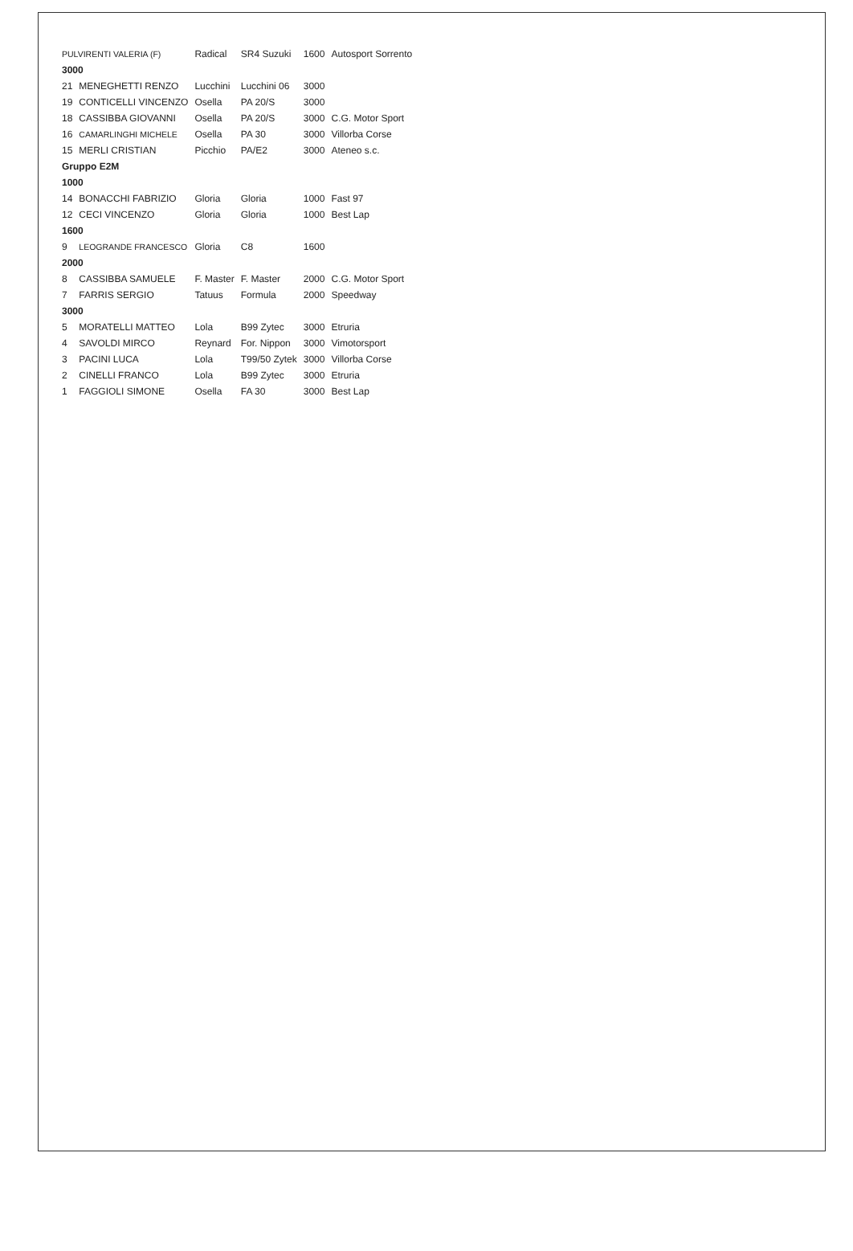| PULVIRENTI VALERIA (F) | | Radical | SR4 Suzuki | 1600 | Autosport Sorrento |
| 3000 | | | | | |
| 21 | MENEGHETTI RENZO | Lucchini | Lucchini 06 | 3000 | |
| 19 | CONTICELLI VINCENZO | Osella | PA 20/S | 3000 | |
| 18 | CASSIBBA GIOVANNI | Osella | PA 20/S | 3000 | C.G. Motor Sport |
| 16 | CAMARLINGHI MICHELE | Osella | PA 30 | 3000 | Villorba Corse |
| 15 | MERLI CRISTIAN | Picchio | PA/E2 | 3000 | Ateneo s.c. |
| Gruppo E2M | | | | | |
| 1000 | | | | | |
| 14 | BONACCHI FABRIZIO | Gloria | Gloria | 1000 | Fast 97 |
| 12 | CECI VINCENZO | Gloria | Gloria | 1000 | Best Lap |
| 1600 | | | | | |
| 9 | LEOGRANDE FRANCESCO | Gloria | C8 | 1600 | |
| 2000 | | | | | |
| 8 | CASSIBBA SAMUELE | F. Master | F. Master | 2000 | C.G. Motor Sport |
| 7 | FARRIS SERGIO | Tatuus | Formula | 2000 | Speedway |
| 3000 | | | | | |
| 5 | MORATELLI MATTEO | Lola | B99 Zytec | 3000 | Etruria |
| 4 | SAVOLDI MIRCO | Reynard | For. Nippon | 3000 | Vimotorsport |
| 3 | PACINI LUCA | Lola | T99/50 Zytek | 3000 | Villorba Corse |
| 2 | CINELLI FRANCO | Lola | B99 Zytec | 3000 | Etruria |
| 1 | FAGGIOLI SIMONE | Osella | FA 30 | 3000 | Best Lap |